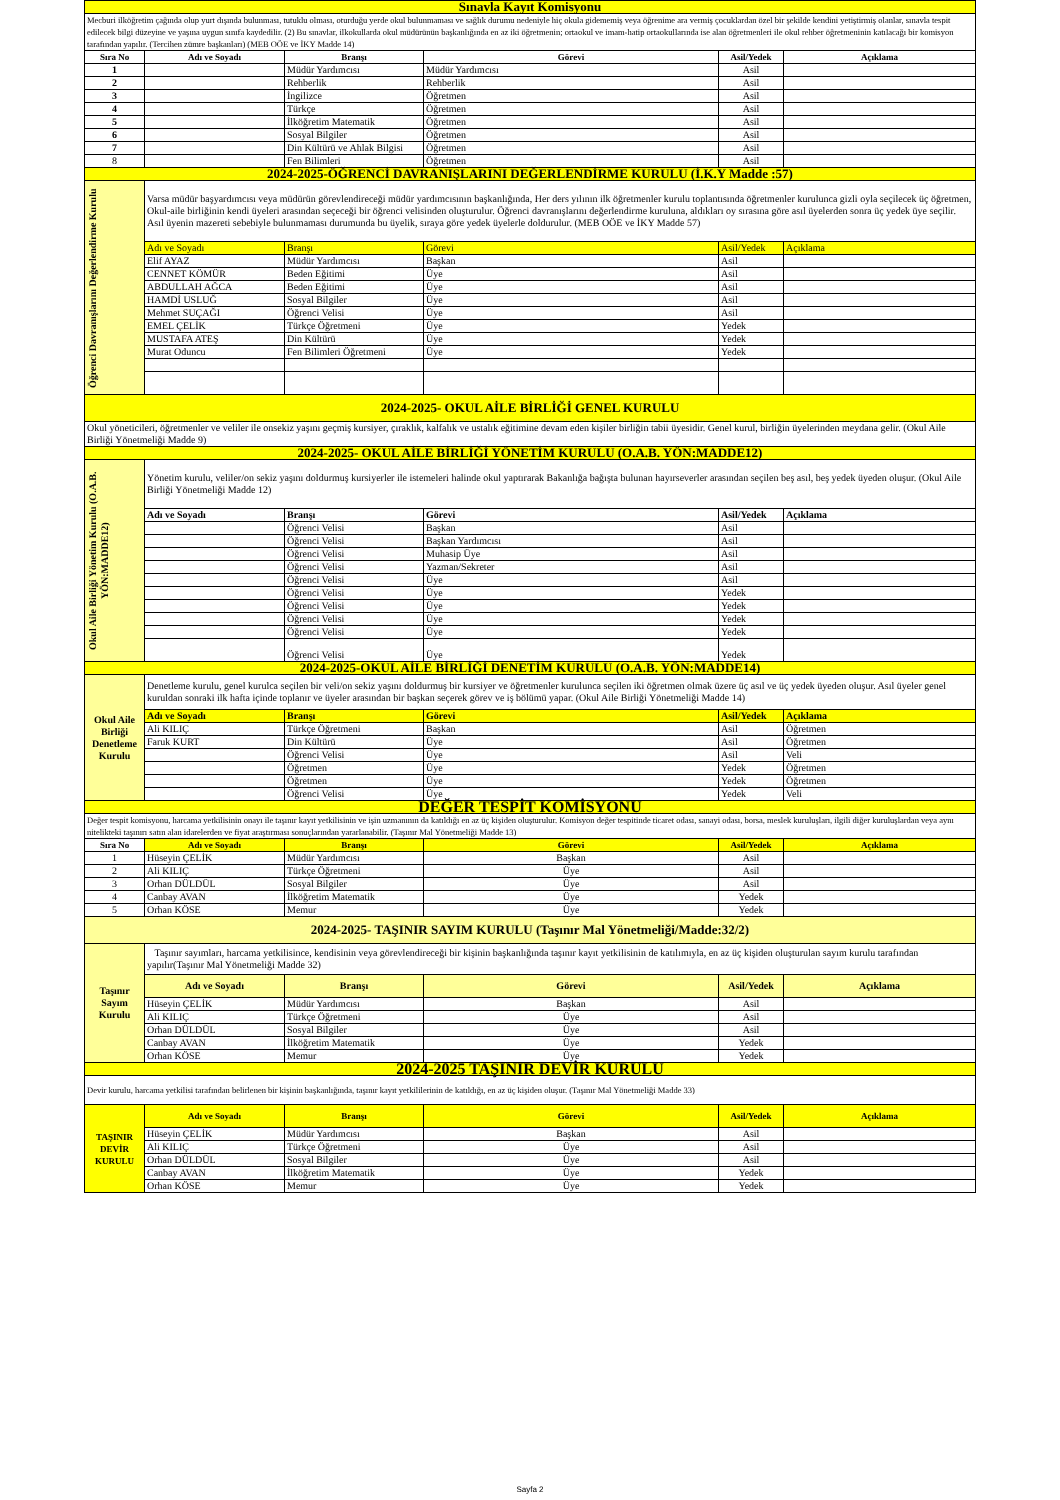| Sınavla Kayıt Komisyonu | | | | | |
| Mecburi ilköğretim çağında olup yurt dışında bulunması, tutuklu olması, oturduğu yerde okul bulunmaması ve sağlık durumu nedeniyle hiç okula gidememiş veya öğrenime ara vermiş çocuklardan özel bir şekilde kendini yetiştirmiş olanlar, sınavla tespit edilecek bilgi düzeyine ve yaşına uygun sınıfa kaydedilir. (2) Bu sınavlar, ilkokullarda okul müdürünün başkanlığında en az iki öğretmenin; ortaokul ve imam-hatip ortaokullarında ise alan öğretmenleri ile okul rehber öğretmeninin katılacağı bir komisyon tarafından yapılır. (Tercihen zümre başkanları) (MEB OÖE ve İKY Madde 14) | | | | | |
| Sıra No | Adı ve Soyadı | Branşı | Görevi | Asil/Yedek | Açıklama |
| 1 | | Müdür Yardımcısı | Müdür Yardımcısı | Asil | |
| 2 | | Rehberlik | Rehberlik | Asil | |
| 3 | | İngilizce | Öğretmen | Asil | |
| 4 | | Türkçe | Öğretmen | Asil | |
| 5 | | İlköğretim Matematik | Öğretmen | Asil | |
| 6 | | Sosyal Bilgiler | Öğretmen | Asil | |
| 7 | | Din Kültürü ve Ahlak Bilgisi | Öğretmen | Asil | |
| 8 | | Fen Bilimleri | Öğretmen | Asil | |
| 2024-2025-ÖĞRENCİ DAVRANIŞLARINI DEĞERLENDİRME KURULU (İ.K.Y Madde :57) | | | | | |
| Öğrenci Davranışlarını Değerlendirme Kurulu | Varsa müdür başyardımcısı veya müdürün görevlendireceği müdür yardımcısının başkanlığında, Her ders yılının ilk öğretmenler kurulu toplantısında öğretmenler kurulunca gizli oyla seçilecek üç öğretmen, Okul-aile birliğinin kendi üyeleri arasından seçeceği bir öğrenci velisinden oluşturulur. Öğrenci davranışlarını değerlendirme kuruluna, aldıkları oy sırasına göre asıl üyelerden sonra üç yedek üye seçilir. Asıl üyenin mazereti sebebiyle bulunmaması durumunda bu üyelik, sıraya göre yedek üyelerle doldurulur. (MEB OÖE ve İKY Madde 57) | | | | |
| | Adı ve Soyadı | Branşı | Görevi | Asil/Yedek | Açıklama |
| | Elif AYAZ | Müdür Yardımcısı | Başkan | Asil | |
| | CENNET KÖMÜR | Beden Eğitimi | Üye | Asil | |
| | ABDULLAH AĞCA | Beden Eğitimi | Üye | Asil | |
| | HAMDİ USLUĞ | Sosyal Bilgiler | Üye | Asil | |
| | Mehmet SUÇAĞI | Öğrenci Velisi | Üye | Asil | |
| | EMEL ÇELİK | Türkçe Öğretmeni | Üye | Yedek | |
| | MUSTAFA ATEŞ | Din Kültürü | Üye | Yedek | |
| | Murat Oduncu | Fen Bilimleri Öğretmeni | Üye | Yedek | |
| 2024-2025- OKUL AİLE BİRLİĞİ GENEL KURULU | | | | | |
| Okul yöneticileri, öğretmenler ve veliler ile onsekiz yaşını geçmiş kursiyer, çıraklık, kalfalık ve ustalık eğitimine devam eden kişiler birliğin tabii üyesidir. Genel kurul, birliğin üyelerinden meydana gelir. (Okul Aile Birliği Yönetmeliği Madde 9) | | | | | |
| 2024-2025- OKUL AİLE BİRLİĞİ YÖNETİM KURULU (O.A.B. YÖN:MADDE12) | | | | | |
| Okul Aile Birliği Yönetim Kurulu (O.A.B. YÖN:MADDE12) | Yönetim kurulu, veliler/on sekiz yaşını doldurmuş kursiyerler ile istemeleri halinde okul yaptırarak Bakanlığa bağışta bulunan hayırseverler arasından seçilen beş asıl, beş yedek üyeden oluşur. (Okul Aile Birliği Yönetmeliği Madde 12) | | | | |
| | Adı ve Soyadı | Branşı | Görevi | Asil/Yedek | Açıklama |
| | | Öğrenci Velisi | Başkan | Asil | |
| | | Öğrenci Velisi | Başkan Yardımcısı | Asil | |
| | | Öğrenci Velisi | Muhasip Üye | Asil | |
| | | Öğrenci Velisi | Yazman/Sekreter | Asil | |
| | | Öğrenci Velisi | Üye | Asil | |
| | | Öğrenci Velisi | Üye | Yedek | |
| | | Öğrenci Velisi | Üye | Yedek | |
| | | Öğrenci Velisi | Üye | Yedek | |
| | | Öğrenci Velisi | Üye | Yedek | |
| | | Öğrenci Velisi | Üye | Yedek | |
| 2024-2025-OKUL AİLE BİRLİĞİ DENETİM KURULU (O.A.B. YÖN:MADDE14) | | | | | |
| Okul Aile Birliği Denetleme Kurulu | Denetleme kurulu, genel kurulca seçilen bir veli/on sekiz yaşını doldurmuş bir kursiyer ve öğretmenler kurulunca seçilen iki öğretmen olmak üzere üç asıl ve üç yedek üyeden oluşur. Asıl üyeler genel kuruldan sonraki ilk hafta içinde toplanır ve üyeler arasından bir başkan seçerek görev ve iş bölümü yapar. (Okul Aile Birliği Yönetmeliği Madde 14) | | | | |
| | Adı ve Soyadı | Branşı | Görevi | Asil/Yedek | Açıklama |
| | Ali KILIÇ | Türkçe Öğretmeni | Başkan | Asil | Öğretmen |
| | Faruk KURT | Din Kültürü | Üye | Asil | Öğretmen |
| | | Öğrenci Velisi | Üye | Asil | Veli |
| | | Öğretmen | Üye | Yedek | Öğretmen |
| | | Öğretmen | Üye | Yedek | Öğretmen |
| | | Öğrenci Velisi | Üye | Yedek | Veli |
| DEĞER TESPİT KOMİSYONU | | | | | |
| Değer tespit komisyonu, harcama yetkilisinin onayı ile taşınır kayıt yetkilisinin ve işin uzmanının da katıldığı en az üç kişiden oluşturulur. Komisyon değer tespitinde ticaret odası, sanayi odası, borsa, meslek kuruluşları, ilgili diğer kuruluşlardan veya aynı nitelikteki taşınırı satın alan idarelerden ve fiyat araştırması sonuçlarından yararlanabilir. (Taşınır Mal Yönetmeliği Madde 13) | | | | | |
| Sıra No | Adı ve Soyadı | Branşı | Görevi | Asil/Yedek | Açıklama |
| 1 | Hüseyin ÇELİK | Müdür Yardımcısı | Başkan | Asil | |
| 2 | Ali KILIÇ | Türkçe Öğretmeni | Üye | Asil | |
| 3 | Orhan DÜLDÜL | Sosyal Bilgiler | Üye | Asil | |
| 4 | Canbay AVAN | İlköğretim Matematik | Üye | Yedek | |
| 5 | Orhan KÖSE | Memur | Üye | Yedek | |
| 2024-2025- TAŞINIR SAYIM KURULU (Taşınır Mal Yönetmeliği/Madde:32/2) | | | | | |
| Taşınır Sayım Kurulu | Taşınır sayımları, harcama yetkilisince, kendisinin veya görevlendireceği bir kişinin başkanlığında taşınır kayıt yetkilisinin de katılımıyla, en az üç kişiden oluşturulan sayım kurulu tarafından yapılır(Taşınır Mal Yönetmeliği Madde 32) | | | | |
| | Adı ve Soyadı | Branşı | Görevi | Asil/Yedek | Açıklama |
| | Hüseyin ÇELİK | Müdür Yardımcısı | Başkan | Asil | |
| | Ali KILIÇ | Türkçe Öğretmeni | Üye | Asil | |
| | Orhan DÜLDÜL | Sosyal Bilgiler | Üye | Asil | |
| | Canbay AVAN | İlköğretim Matematik | Üye | Yedek | |
| | Orhan KÖSE | Memur | Üye | Yedek | |
| 2024-2025 TAŞINIR DEVİR KURULU | | | | | |
| Devir kurulu, harcama yetkilisi tarafından belirlenen bir kişinin başkanlığında, taşınır kayıt yetkililerinin de katıldığı, en az üç kişiden oluşur. (Taşınır Mal Yönetmeliği Madde 33) | | | | | |
| TAŞINIR DEVİR KURULU | Adı ve Soyadı | Branşı | Görevi | Asil/Yedek | Açıklama |
| | Hüseyin ÇELİK | Müdür Yardımcısı | Başkan | Asil | |
| | Ali KILIÇ | Türkçe Öğretmeni | Üye | Asil | |
| | Orhan DÜLDÜL | Sosyal Bilgiler | Üye | Asil | |
| | Canbay AVAN | İlköğretim Matematik | Üye | Yedek | |
| | Orhan KÖSE | Memur | Üye | Yedek | |
Sayfa 2